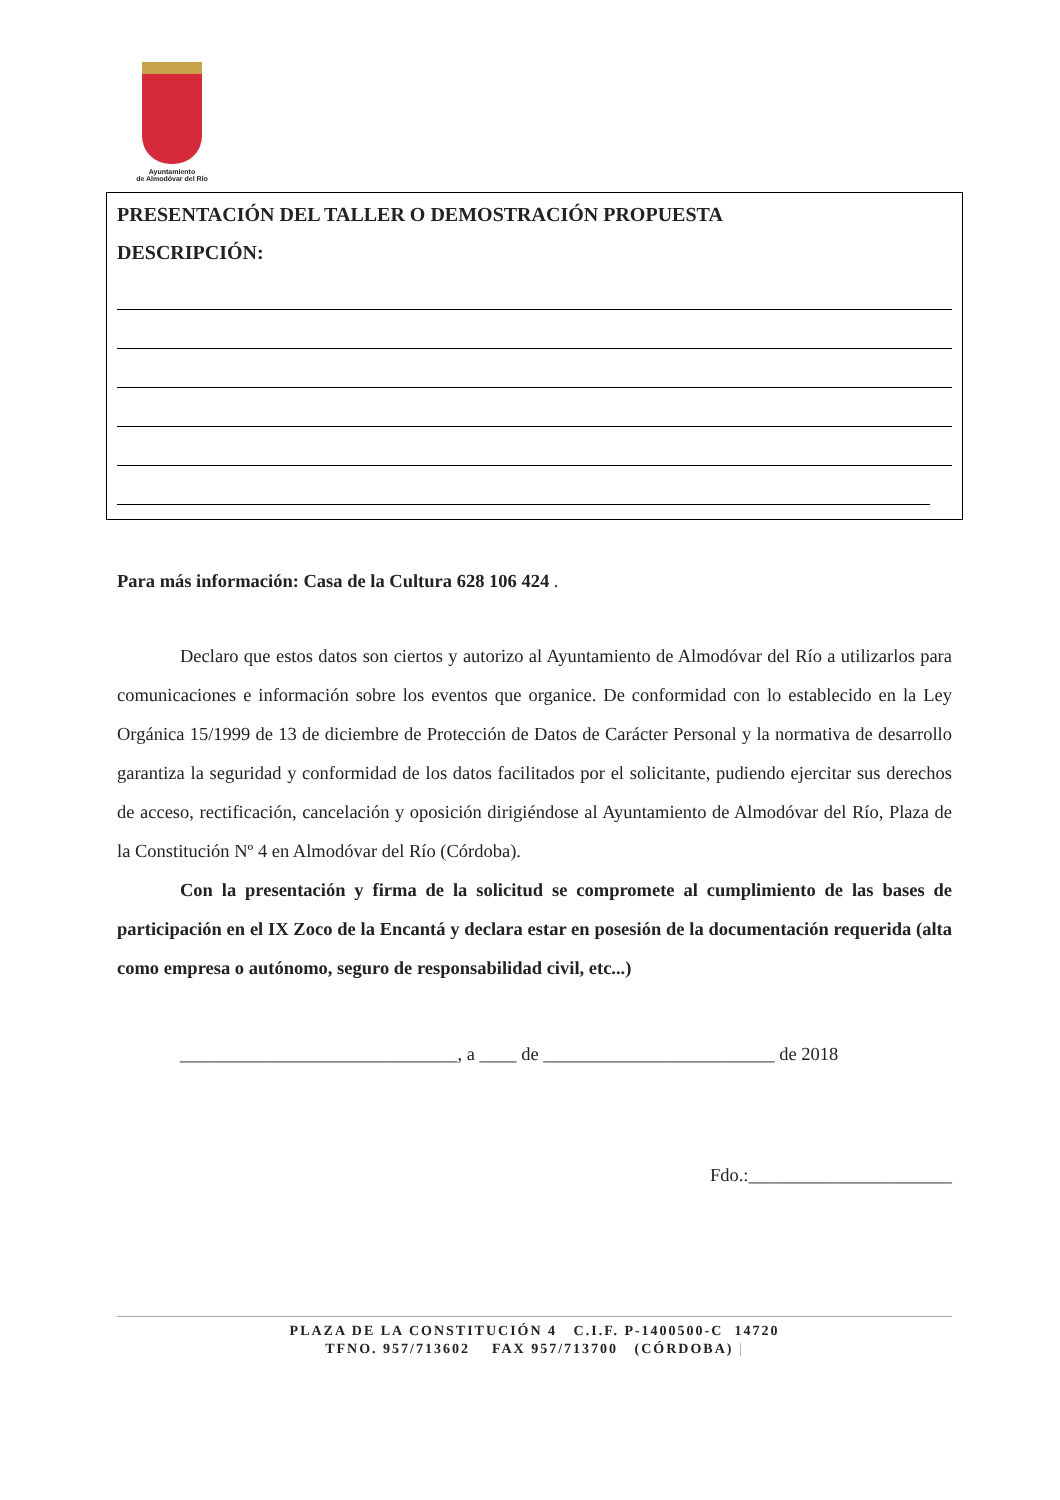Ayuntamiento
de Almodóvar del Río
PRESENTACIÓN DEL TALLER O DEMOSTRACIÓN PROPUESTA
DESCRIPCIÓN:
Para más información: Casa de la Cultura 628 106 424 .
Declaro que estos datos son ciertos y autorizo al Ayuntamiento de Almodóvar del Río a utilizarlos para comunicaciones e información sobre los eventos que organice. De conformidad con lo establecido en la Ley Orgánica 15/1999 de 13 de diciembre de Protección de Datos de Carácter Personal y la normativa de desarrollo garantiza la seguridad y conformidad de los datos facilitados por el solicitante, pudiendo ejercitar sus derechos de acceso, rectificación, cancelación y oposición dirigiéndose al Ayuntamiento de Almodóvar del Río, Plaza de la Constitución Nº 4 en Almodóvar del Río (Córdoba).
Con la presentación y firma de la solicitud se compromete al cumplimiento de las bases de participación en el IX Zoco de la Encantá y declara estar en posesión de la documentación requerida (alta como empresa o autónomo, seguro de responsabilidad civil, etc...)
______________________________, a ____ de _________________________ de 2018
Fdo.:______________________
PLAZA DE LA CONSTITUCIÓN 4 C.I.F. P-1400500-C 14720
TFNO. 957/713602 FAX 957/713700 (CÓRDOBA) |